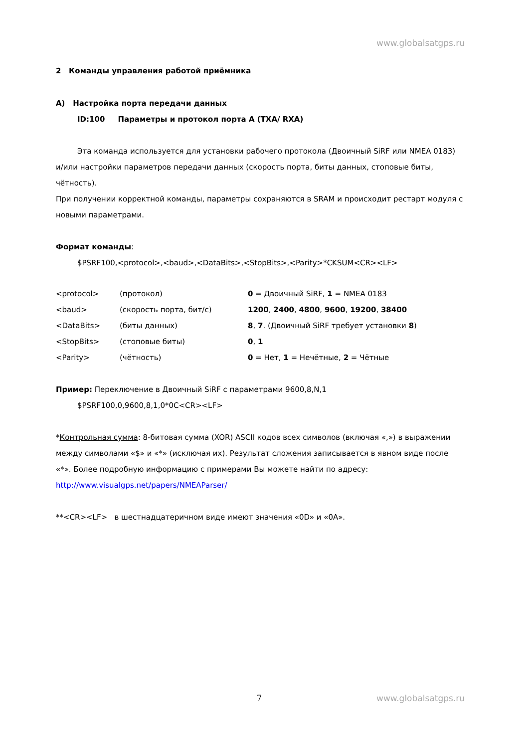www.globalsatgps.ru
2 Команды управления работой приёмника
А) Настройка порта передачи данных
ID:100 Параметры и протокол порта А (TXA/ RXA)
Эта команда используется для установки рабочего протокола (Двоичный SiRF или NMEA 0183) и/или настройки параметров передачи данных (скорость порта, биты данных, стоповые биты, чётность).
При получении корректной команды, параметры сохраняются в SRAM и происходит рестарт модуля с новыми параметрами.
Формат команды:
$PSRF100,<protocol>,<baud>,<DataBits>,<StopBits>,<Parity>*CKSUM<CR><LF>
| <protocol> | (протокол) | 0 = Двоичный SiRF, 1 = NMEA 0183 |
| <baud> | (скорость порта, бит/с) | 1200 , 2400 , 4800 , 9600 , 19200 , 38400 |
| <DataBits> | (биты данных) | 8 , 7 . (Двоичный SiRF требует установки 8 ) |
| <StopBits> | (стоповые биты) | 0 , 1 |
| <Parity> | (чётность) | 0 = Нет, 1 = Нечётные, 2 = Чётные |
Пример: Переключение в Двоичный SiRF с параметрами 9600,8,N,1
$PSRF100,0,9600,8,1,0*0C<CR><LF>
*Контрольная сумма: 8-битовая сумма (XOR) ASCII кодов всех символов (включая «,») в выражении между символами «$» и «*» (исключая их). Результат сложения записывается в явном виде после «*». Более подробную информацию с примерами Вы можете найти по адресу: http://www.visualgps.net/papers/NMEAParser/
**<CR><LF> в шестнадцатеричном виде имеют значения «0D» и «0A».
7 www.globalsatgps.ru